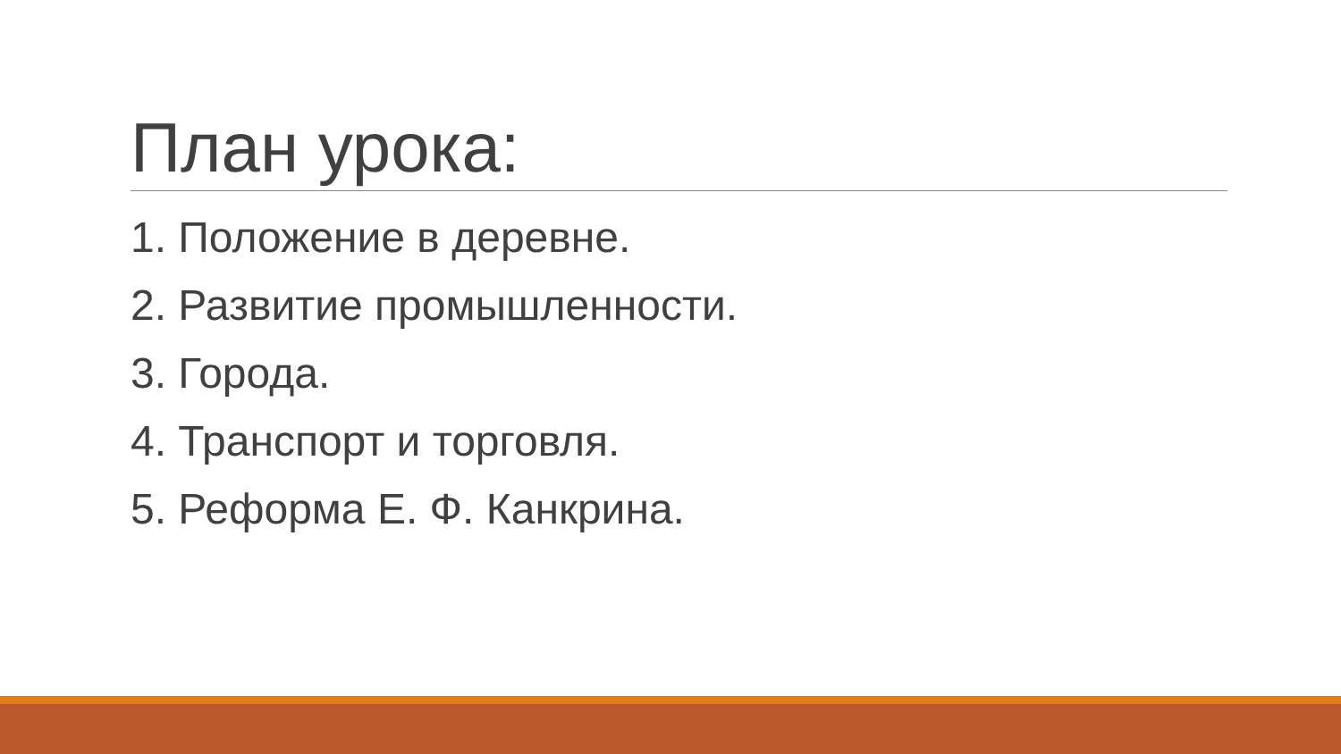План урока:
1. Положение в деревне.
2. Развитие промышленности.
3. Города.
4. Транспорт и торговля.
5. Реформа Е. Ф. Канкрина.